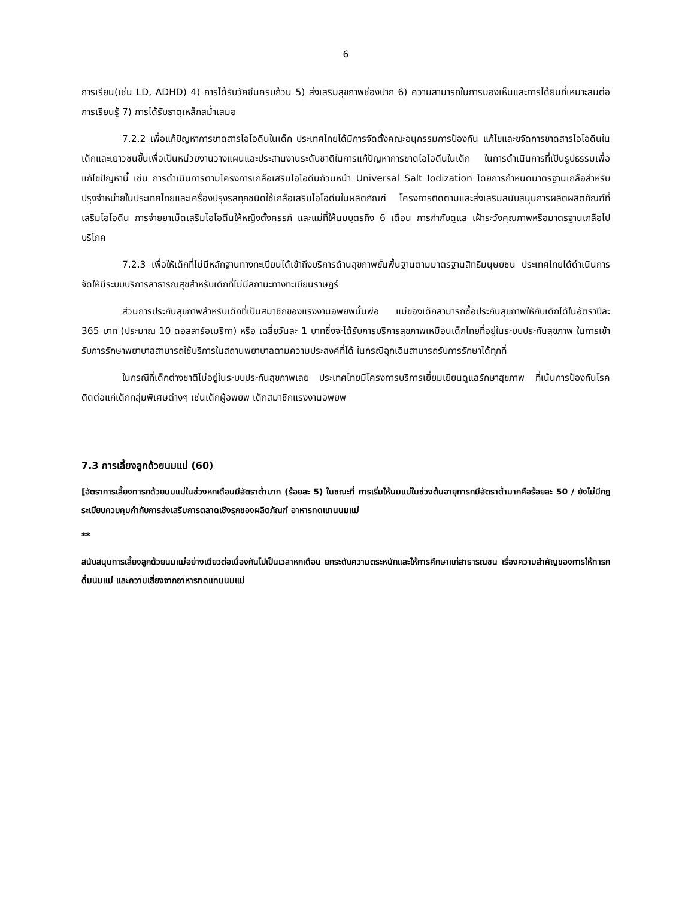6
การเรียน(เช่น LD, ADHD) 4) การได้รับวัคซีนครบถ้วน 5) ส่งเสริมสุขภาพช่องปาก 6) ความสามารถในการมองเห็นและการได้ยินที่เหมาะสมต่อการเรียนรู้ 7) การได้รับธาตุเหล็กสม่ำเสมอ
7.2.2 เพื่อแก้ปัญหาการขาดสารไอโอดีนในเด็ก ประเทศไทยได้มีการจัดตั้งคณะอนุกรรมการป้องกัน แก้ไขและขจัดการขาดสารไอโอดีนในเด็กและเยาวชนขึ้นเพื่อเป็นหน่วยงานวางแผนและประสานงานระดับชาติในการแก้ปัญหาการขาดไอโอดีนในเด็ก ในการดำเนินการที่เป็นรูปธรรมเพื่อแก้ไขปัญหานี้ เช่น การดำเนินการตามโครงการเกลือเสริมไอโอดีนถ้วนหน้า Universal Salt Iodization โดยการกำหนดมาตรฐานเกลือสำหรับปรุงจำหน่ายในประเทศไทยและเครื่องปรุงรสทุกชนิดใช้เกลือเสริมไอโอดีนในผลิตภัณฑ์ โครงการติดตามและส่งเสริมสนับสนุนการผลิตผลิตภัณฑ์ที่เสริมไอโอดีน การจ่ายยาเม็ดเสริมไอโอดีนให้หญิงตั้งครรภ์ และแม่ที่ให้นมบุตรถึง 6 เดือน การกำกับดูแล เฝ้าระวังคุณภาพหรือมาตรฐานเกลือไปบริโภค
7.2.3 เพื่อให้เด็กที่ไม่มีหลักฐานทางทะเบียนได้เข้าถึงบริการด้านสุขภาพขั้นพื้นฐานตามมาตรฐานสิทธิมนุษยชน ประเทศไทยได้ดำเนินการจัดให้มีระบบบริการสาธารณสุขสำหรับเด็กที่ไม่มีสถานะทางทะเบียนราษฎร์
ส่วนการประกันสุขภาพสำหรับเด็กที่เป็นสมาชิกของแรงงานอพยพนั้นพ่อ แม่ของเด็กสามารถซื้อประกันสุขภาพให้กับเด็กได้ในอัตราปีละ 365 บาท (ประมาณ 10 ดอลลาร์อเมริกา) หรือ เฉลี่ยวันละ 1 บาทซึ่งจะได้รับการบริการสุขภาพเหมือนเด็กไทยที่อยู่ในระบบประกันสุขภาพ ในการเข้ารับการรักษาพยาบาลสามารถใช้บริการในสถานพยาบาลตามความประสงค์ที่ได้ ในกรณีฉุกเฉินสามารถรับการรักษาได้ทุกที่
ในกรณีที่เด็กต่างชาติไม่อยู่ในระบบประกันสุขภาพเลย ประเทศไทยมีโครงการบริการเยี่ยมเยียนดูแลรักษาสุขภาพ ที่เน้นการป้องกันโรคติดต่อแก่เด็กกลุ่มพิเศษต่างๆ เช่นเด็กผู้อพยพ เด็กสมาชิกแรงงานอพยพ
7.3 การเลี้ยงลูกด้วยนมแม่ (60)
[อัตราการเลี้ยงทารกด้วยนมแม่ในช่วงหกเดือนมีอัตราต่ำมาก (ร้อยละ 5) ในขณะที่ การเริ่มให้นมแม่ในช่วงต้นอายุทารกมีอัตราต่ำมากคือร้อยละ 50 / ยังไม่มีกฎระเบียบควบคุมกำกับการส่งเสริมการตลาดเชิงรุกของผลิตภัณฑ์ อาหารทดแทนนมแม่
**
สนับสนุนการเลี้ยงลูกด้วยนมแม่อย่างเดียวต่อเนื่องกันไปเป็นเวลาหกเดือน ยกระดับความตระหนักและให้การศึกษาแก่สาธารณชน เรื่องความสำคัญของการให้ทารกดื่มนมแม่ และความเสี่ยงจากอาหารทดแทนนมแม่